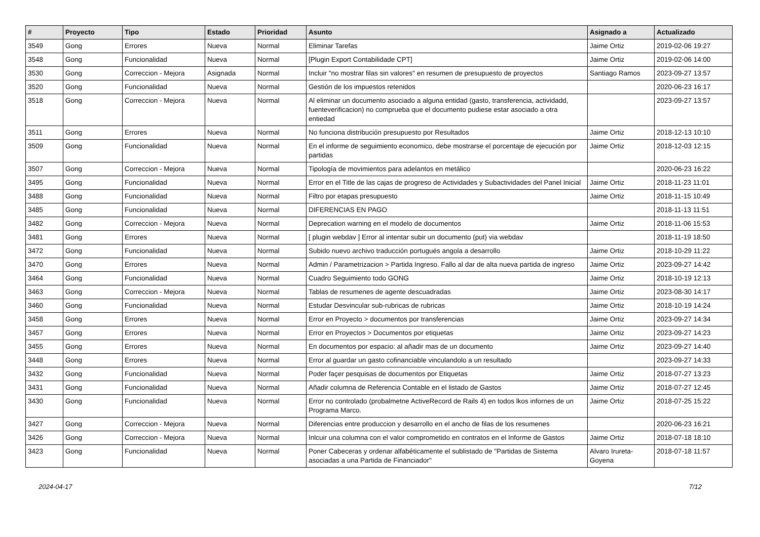| # | Proyecto | Tipo | Estado | Prioridad | Asunto | Asignado a | Actualizado |
| --- | --- | --- | --- | --- | --- | --- | --- |
| 3549 | Gong | Errores | Nueva | Normal | Eliminar Tarefas | Jaime Ortiz | 2019-02-06 19:27 |
| 3548 | Gong | Funcionalidad | Nueva | Normal | [Plugin Export Contabilidade CPT] | Jaime Ortiz | 2019-02-06 14:00 |
| 3530 | Gong | Correccion - Mejora | Asignada | Normal | Incluir "no mostrar filas sin valores" en resumen de presupuesto de proyectos | Santiago Ramos | 2023-09-27 13:57 |
| 3520 | Gong | Funcionalidad | Nueva | Normal | Gestión de los impuestos retenidos | | 2020-06-23 16:17 |
| 3518 | Gong | Correccion - Mejora | Nueva | Normal | Al eliminar un documento asociado a alguna entidad (gasto, transferencia, actividadd, fuenteverificacion) no comprueba que el documento pudiese estar asociado a otra entiedad | | 2023-09-27 13:57 |
| 3511 | Gong | Errores | Nueva | Normal | No funciona distribución presupuesto por Resultados | Jaime Ortiz | 2018-12-13 10:10 |
| 3509 | Gong | Funcionalidad | Nueva | Normal | En el informe de seguimiento economico, debe mostrarse el porcentaje de ejecución por partidas | Jaime Ortiz | 2018-12-03 12:15 |
| 3507 | Gong | Correccion - Mejora | Nueva | Normal | Tipología de movimientos para adelantos en metálico | | 2020-06-23 16:22 |
| 3495 | Gong | Funcionalidad | Nueva | Normal | Error en el Title de las cajas de progreso de Actividades y Subactividades del Panel Inicial | Jaime Ortiz | 2018-11-23 11:01 |
| 3488 | Gong | Funcionalidad | Nueva | Normal | Filtro por etapas presupuesto | Jaime Ortiz | 2018-11-15 10:49 |
| 3485 | Gong | Funcionalidad | Nueva | Normal | DIFERENCIAS EN PAGO | | 2018-11-13 11:51 |
| 3482 | Gong | Correccion - Mejora | Nueva | Normal | Deprecation warning en el modelo de documentos | Jaime Ortiz | 2018-11-06 15:53 |
| 3481 | Gong | Errores | Nueva | Normal | [ plugin webdav ] Error al intentar subir un documento (put) via webdav | | 2018-11-19 18:50 |
| 3472 | Gong | Funcionalidad | Nueva | Normal | Subido nuevo archivo traducción portugués angola a desarrollo | Jaime Ortiz | 2018-10-29 11:22 |
| 3470 | Gong | Errores | Nueva | Normal | Admin / Parametrizacion > Partida Ingreso. Fallo al dar de alta nueva partida de ingreso | Jaime Ortiz | 2023-09-27 14:42 |
| 3464 | Gong | Funcionalidad | Nueva | Normal | Cuadro Seguimiento todo GONG | Jaime Ortiz | 2018-10-19 12:13 |
| 3463 | Gong | Correccion - Mejora | Nueva | Normal | Tablas de resumenes de agente descuadradas | Jaime Ortiz | 2023-08-30 14:17 |
| 3460 | Gong | Funcionalidad | Nueva | Normal | Estudar Desvincular sub-rubricas de rubricas | Jaime Ortiz | 2018-10-19 14:24 |
| 3458 | Gong | Errores | Nueva | Normal | Error en Proyecto > documentos por transferencias | Jaime Ortiz | 2023-09-27 14:34 |
| 3457 | Gong | Errores | Nueva | Normal | Error en Proyectos > Documentos por etiquetas | Jaime Ortiz | 2023-09-27 14:23 |
| 3455 | Gong | Errores | Nueva | Normal | En documentos por espacio: al añadir mas de un documento | Jaime Ortiz | 2023-09-27 14:40 |
| 3448 | Gong | Errores | Nueva | Normal | Error al guardar un gasto cofinanciable vinculandolo a un resultado | | 2023-09-27 14:33 |
| 3432 | Gong | Funcionalidad | Nueva | Normal | Poder façer pesquisas de documentos por Etiquetas | Jaime Ortiz | 2018-07-27 13:23 |
| 3431 | Gong | Funcionalidad | Nueva | Normal | Añadir columna de Referencia Contable en el listado de Gastos | Jaime Ortiz | 2018-07-27 12:45 |
| 3430 | Gong | Funcionalidad | Nueva | Normal | Error no controlado (probalmetne ActiveRecord de Rails 4) en todos lkos infornes de un Programa Marco. | Jaime Ortiz | 2018-07-25 15:22 |
| 3427 | Gong | Correccion - Mejora | Nueva | Normal | Diferencias entre produccion y desarrollo en el ancho de filas de los resumenes | | 2020-06-23 16:21 |
| 3426 | Gong | Correccion - Mejora | Nueva | Normal | Inlcuir una columna con el valor comprometido en contratos en el Informe de Gastos | Jaime Ortiz | 2018-07-18 18:10 |
| 3423 | Gong | Funcionalidad | Nueva | Normal | Poner Cabeceras y ordenar alfabéticamente el sublistado de "Partidas de Sistema asociadas a una Partida de Financiador" | Alvaro Irureta-Goyena | 2018-07-18 11:57 |
2024-04-17 7/12